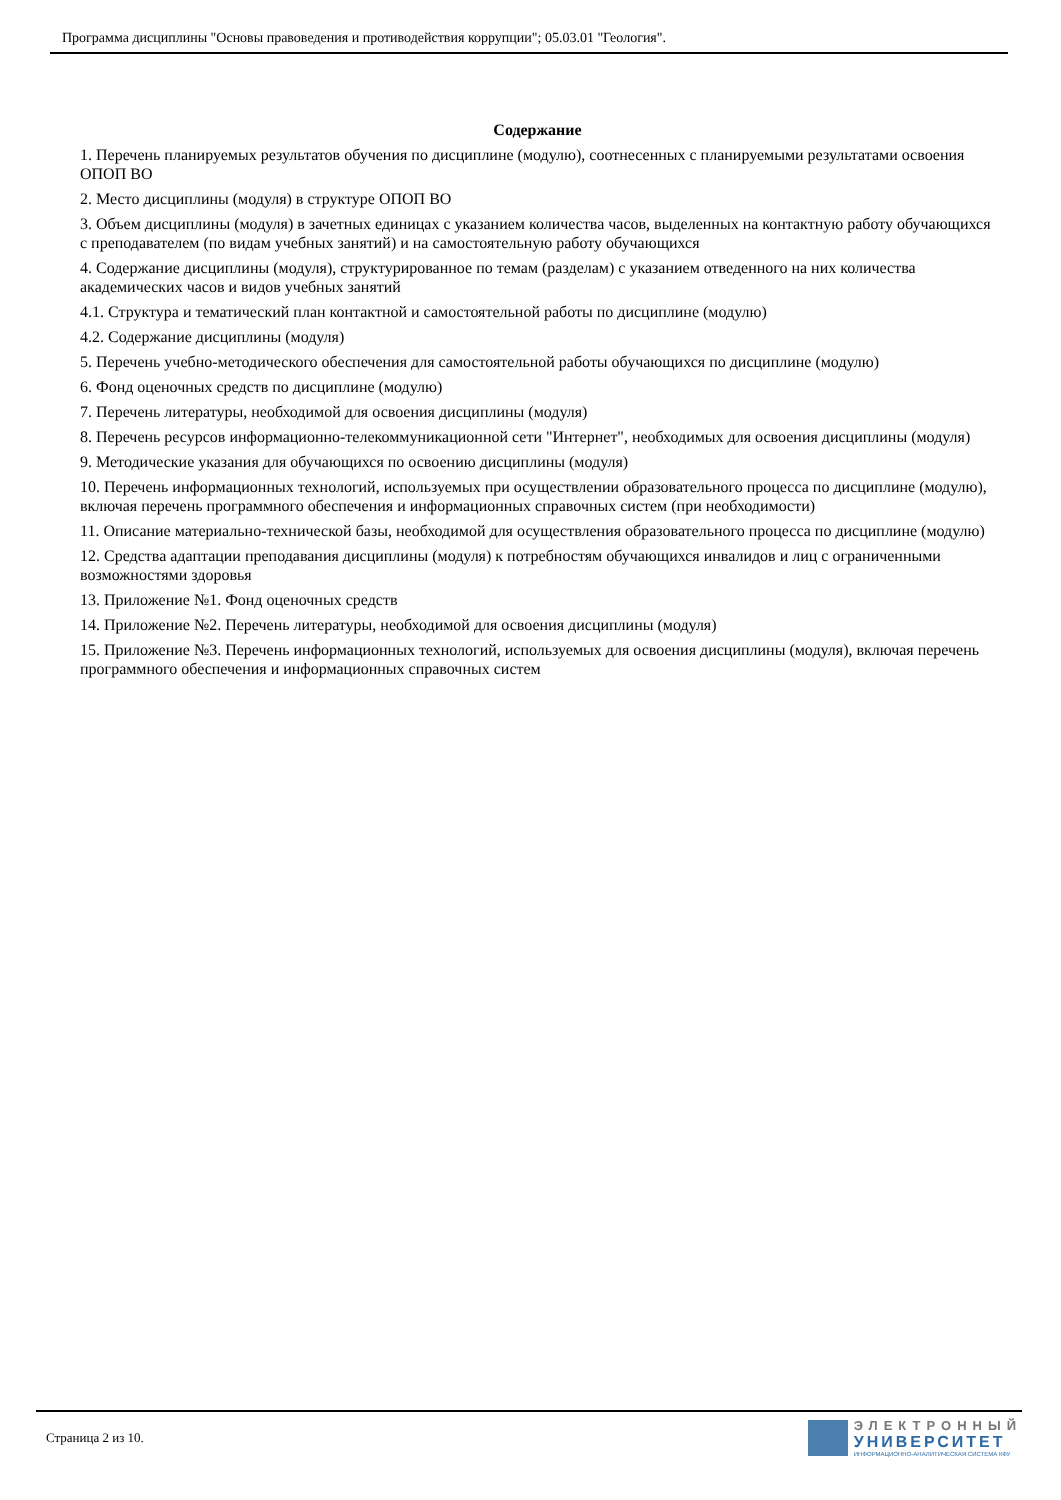Программа дисциплины "Основы правоведения и противодействия коррупции"; 05.03.01 "Геология".
Содержание
1. Перечень планируемых результатов обучения по дисциплине (модулю), соотнесенных с планируемыми результатами освоения ОПОП ВО
2. Место дисциплины (модуля) в структуре ОПОП ВО
3. Объем дисциплины (модуля) в зачетных единицах с указанием количества часов, выделенных на контактную работу обучающихся с преподавателем (по видам учебных занятий) и на самостоятельную работу обучающихся
4. Содержание дисциплины (модуля), структурированное по темам (разделам) с указанием отведенного на них количества академических часов и видов учебных занятий
4.1. Структура и тематический план контактной и самостоятельной работы по дисциплине (модулю)
4.2. Содержание дисциплины (модуля)
5. Перечень учебно-методического обеспечения для самостоятельной работы обучающихся по дисциплине (модулю)
6. Фонд оценочных средств по дисциплине (модулю)
7. Перечень литературы, необходимой для освоения дисциплины (модуля)
8. Перечень ресурсов информационно-телекоммуникационной сети "Интернет", необходимых для освоения дисциплины (модуля)
9. Методические указания для обучающихся по освоению дисциплины (модуля)
10. Перечень информационных технологий, используемых при осуществлении образовательного процесса по дисциплине (модулю), включая перечень программного обеспечения и информационных справочных систем (при необходимости)
11. Описание материально-технической базы, необходимой для осуществления образовательного процесса по дисциплине (модулю)
12. Средства адаптации преподавания дисциплины (модуля) к потребностям обучающихся инвалидов и лиц с ограниченными возможностями здоровья
13. Приложение №1. Фонд оценочных средств
14. Приложение №2. Перечень литературы, необходимой для освоения дисциплины (модуля)
15. Приложение №3. Перечень информационных технологий, используемых для освоения дисциплины (модуля), включая перечень программного обеспечения и информационных справочных систем
Страница 2 из 10.
ЭЛЕКТРОННЫЙ
УНИВЕРСИТЕТ
ИНФОРМАЦИОННО-АНАЛИТИЧЕСКАЯ СИСТЕМА КФУ